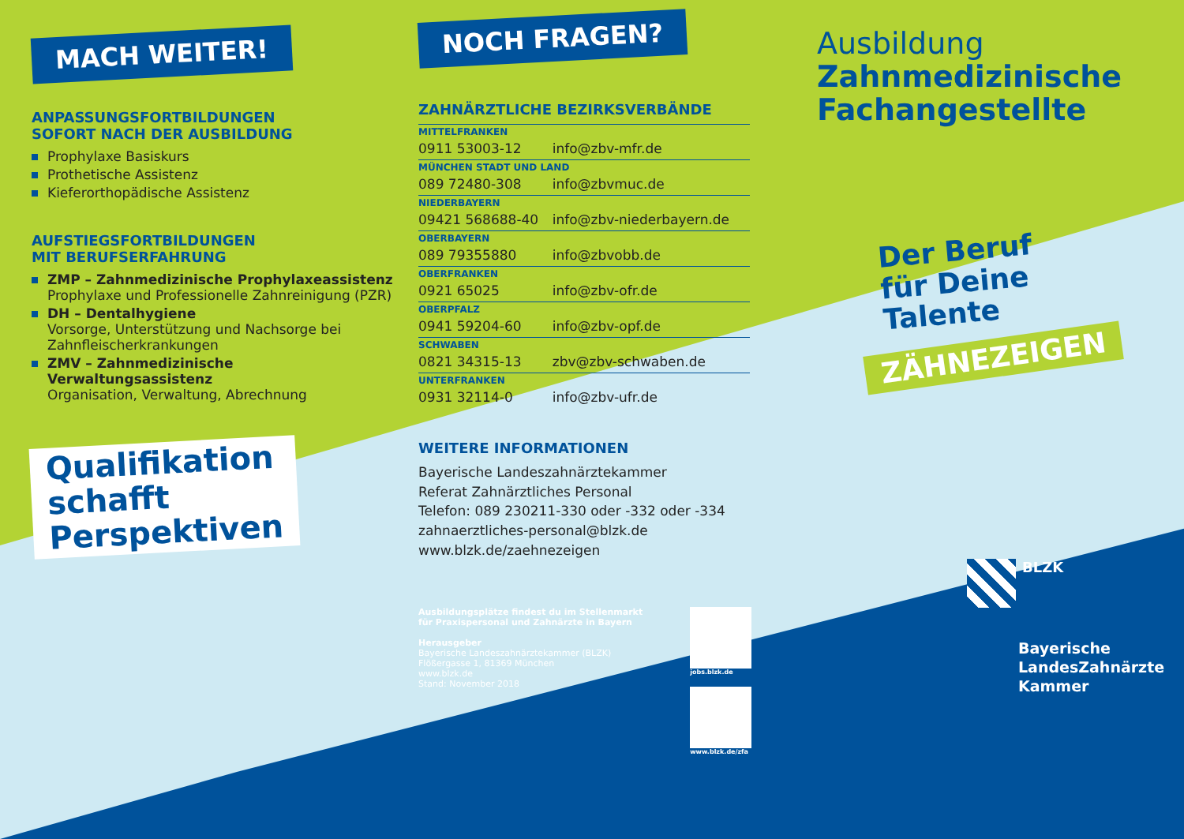MACH WEITER!
ANPASSUNGSFORTBILDUNGEN
SOFORT NACH DER AUSBILDUNG
Prophylaxe Basiskurs
Prothetische Assistenz
Kieferorthopädische Assistenz
AUFSTIEGSFORTBILDUNGEN
MIT BERUFSERFAHRUNG
ZMP – Zahnmedizinische Prophylaxeassistenz
Prophylaxe und Professionelle Zahnreinigung (PZR)
DH – Dentalhygiene
Vorsorge, Unterstützung und Nachsorge bei Zahnfleischerkrankungen
ZMV – Zahnmedizinische Verwaltungsassistenz
Organisation, Verwaltung, Abrechnung
Qualifikation
schafft
Perspektiven
NOCH FRAGEN?
ZAHNÄRZTLICHE BEZIRKSVERBÄNDE
| MITTELFRANKEN | |
| 0911 53003-12 | info@zbv-mfr.de |
| MÜNCHEN STADT UND LAND | |
| 089 72480-308 | info@zbvmuc.de |
| NIEDERBAYERN | |
| 09421 568688-40 | info@zbv-niederbayern.de |
| OBERBAYERN | |
| 089 79355880 | info@zbvobb.de |
| OBERFRANKEN | |
| 0921 65025 | info@zbv-ofr.de |
| OBERPFALZ | |
| 0941 59204-60 | info@zbv-opf.de |
| SCHWABEN | |
| 0821 34315-13 | zbv@zbv-schwaben.de |
| UNTERFRANKEN | |
| 0931 32114-0 | info@zbv-ufr.de |
WEITERE INFORMATIONEN
Bayerische Landeszahnärztekammer
Referat Zahnärztliches Personal
Telefon: 089 230211-330 oder -332 oder -334
zahnaerztliches-personal@blzk.de
www.blzk.de/zaehnezeigen
Ausbildungsplätze findest du im Stellenmarkt
für Praxispersonal und Zahnärzte in Bayern
Herausgeber
Bayerische Landeszahnärztekammer (BLZK)
Flößergasse 1, 81369 München
www.blzk.de
Stand: November 2018
jobs.blzk.de
www.blzk.de/zfa
Ausbildung
Zahnmedizinische
Fachangestellte
Der Beruf
für Deine
Talente
ZÄHNEZEIGEN
BLZK
Bayerische
LandesZahnärzte
Kammer